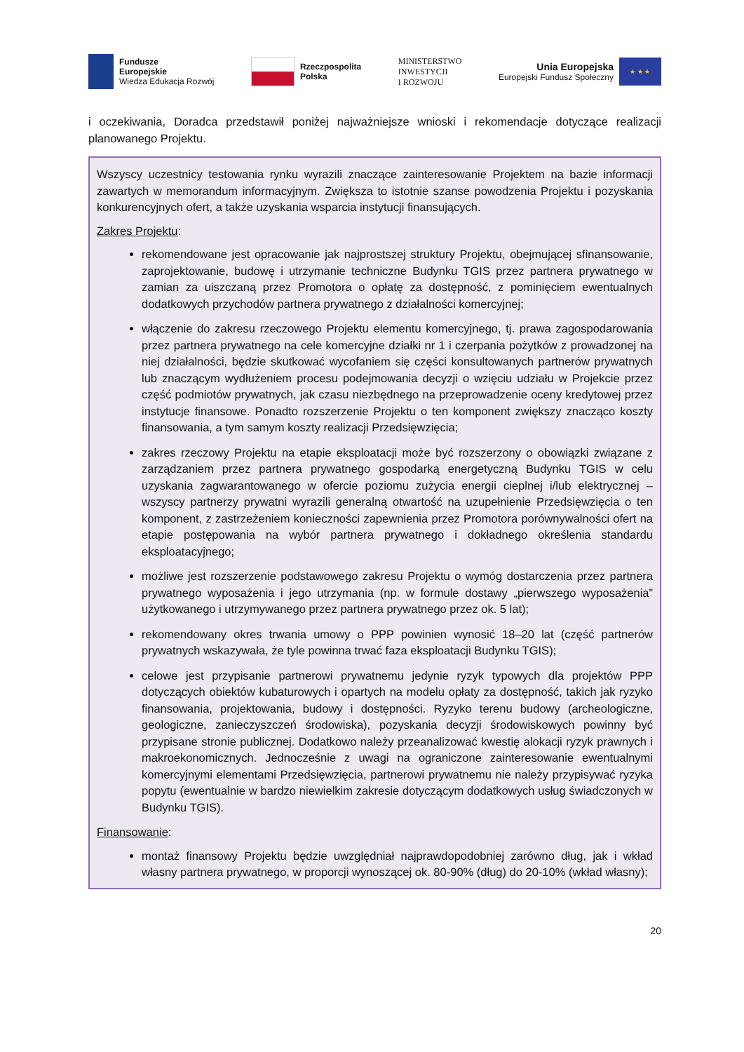Fundusze
Europejskie
Wiedza Edukacja Rozwój
Rzeczpospolita
Polska
MINISTERSTWO
INWESTYCJI
I ROZWOJU
Unia Europejska
Europejski Fundusz Społeczny
★ ★ ★
i oczekiwania, Doradca przedstawił poniżej najważniejsze wnioski i rekomendacje dotyczące realizacji planowanego Projektu.
Wszyscy uczestnicy testowania rynku wyrazili znaczące zainteresowanie Projektem na bazie informacji zawartych w memorandum informacyjnym. Zwiększa to istotnie szanse powodzenia Projektu i pozyskania konkurencyjnych ofert, a także uzyskania wsparcia instytucji finansujących.
Zakres Projektu:
rekomendowane jest opracowanie jak najprostszej struktury Projektu, obejmującej sfinansowanie, zaprojektowanie, budowę i utrzymanie techniczne Budynku TGIS przez partnera prywatnego w zamian za uiszczaną przez Promotora o opłatę za dostępność, z pominięciem ewentualnych dodatkowych przychodów partnera prywatnego z działalności komercyjnej;
włączenie do zakresu rzeczowego Projektu elementu komercyjnego, tj. prawa zagospodarowania przez partnera prywatnego na cele komercyjne działki nr 1 i czerpania pożytków z prowadzonej na niej działalności, będzie skutkować wycofaniem się części konsultowanych partnerów prywatnych lub znaczącym wydłużeniem procesu podejmowania decyzji o wzięciu udziału w Projekcie przez część podmiotów prywatnych, jak czasu niezbędnego na przeprowadzenie oceny kredytowej przez instytucje finansowe. Ponadto rozszerzenie Projektu o ten komponent zwiększy znacząco koszty finansowania, a tym samym koszty realizacji Przedsięwzięcia;
zakres rzeczowy Projektu na etapie eksploatacji może być rozszerzony o obowiązki związane z zarządzaniem przez partnera prywatnego gospodarką energetyczną Budynku TGIS w celu uzyskania zagwarantowanego w ofercie poziomu zużycia energii cieplnej i/lub elektrycznej – wszyscy partnerzy prywatni wyrazili generalną otwartość na uzupełnienie Przedsięwzięcia o ten komponent, z zastrzeżeniem konieczności zapewnienia przez Promotora porównywalności ofert na etapie postępowania na wybór partnera prywatnego i dokładnego określenia standardu eksploatacyjnego;
możliwe jest rozszerzenie podstawowego zakresu Projektu o wymóg dostarczenia przez partnera prywatnego wyposażenia i jego utrzymania (np. w formule dostawy „pierwszego wyposażenia” użytkowanego i utrzymywanego przez partnera prywatnego przez ok. 5 lat);
rekomendowany okres trwania umowy o PPP powinien wynosić 18–20 lat (część partnerów prywatnych wskazywała, że tyle powinna trwać faza eksploatacji Budynku TGIS);
celowe jest przypisanie partnerowi prywatnemu jedynie ryzyk typowych dla projektów PPP dotyczących obiektów kubaturowych i opartych na modelu opłaty za dostępność, takich jak ryzyko finansowania, projektowania, budowy i dostępności. Ryzyko terenu budowy (archeologiczne, geologiczne, zanieczyszczeń środowiska), pozyskania decyzji środowiskowych powinny być przypisane stronie publicznej. Dodatkowo należy przeanalizować kwestię alokacji ryzyk prawnych i makroekonomicznych. Jednocześnie z uwagi na ograniczone zainteresowanie ewentualnymi komercyjnymi elementami Przedsięwzięcia, partnerowi prywatnemu nie należy przypisywać ryzyka popytu (ewentualnie w bardzo niewielkim zakresie dotyczącym dodatkowych usług świadczonych w Budynku TGIS).
Finansowanie:
montaż finansowy Projektu będzie uwzględniał najprawdopodobniej zarówno dług, jak i wkład własny partnera prywatnego, w proporcji wynoszącej ok. 80-90% (dług) do 20-10% (wkład własny);
20